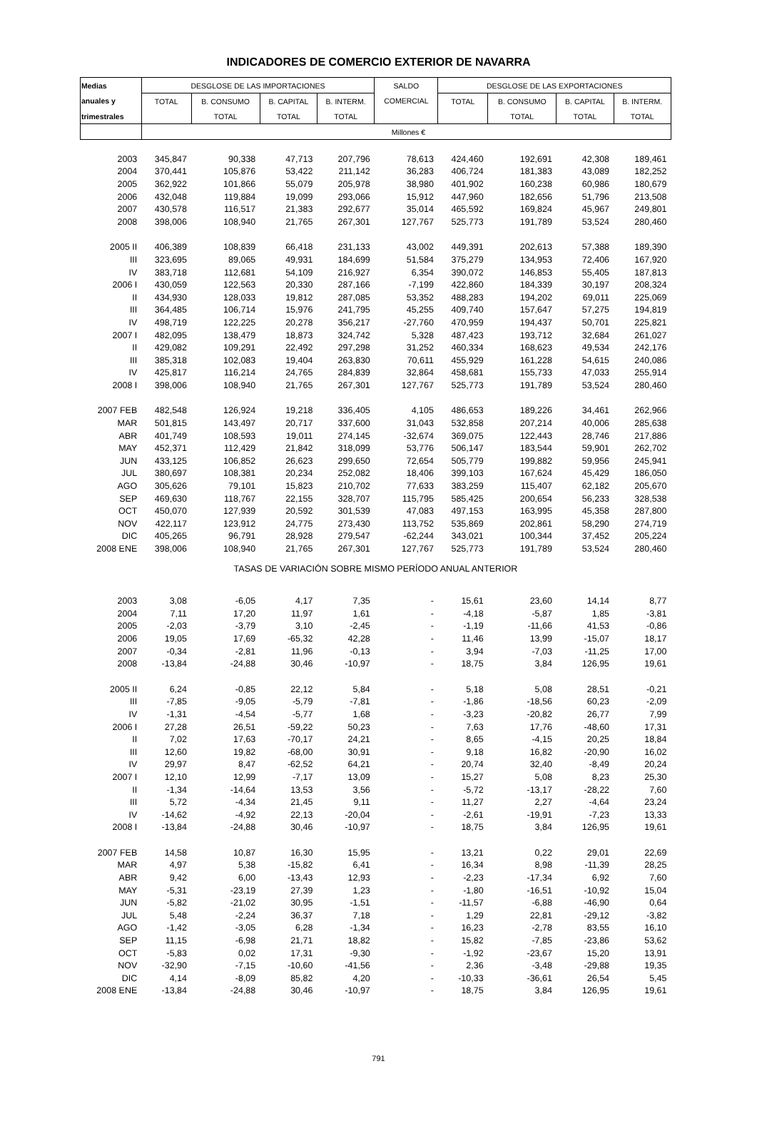INDICADORES DE COMERCIO EXTERIOR DE NAVARRA
| Medias | DESGLOSE DE LAS IMPORTACIONES | | | | SALDO | DESGLOSE DE LAS EXPORTACIONES | | | |
| --- | --- | --- | --- | --- | --- | --- | --- | --- | --- |
| anuales y | TOTAL | B. CONSUMO | B. CAPITAL | B. INTERM. | COMERCIAL | TOTAL | B. CONSUMO | B. CAPITAL | B. INTERM. |
| trimestrales | | TOTAL | TOTAL | TOTAL | | | TOTAL | TOTAL | TOTAL |
| | Millones € | | | | | | | | |
| 2003 | 345,847 | 90,338 | 47,713 | 207,796 | 78,613 | 424,460 | 192,691 | 42,308 | 189,461 |
| 2004 | 370,441 | 105,876 | 53,422 | 211,142 | 36,283 | 406,724 | 181,383 | 43,089 | 182,252 |
| 2005 | 362,922 | 101,866 | 55,079 | 205,978 | 38,980 | 401,902 | 160,238 | 60,986 | 180,679 |
| 2006 | 432,048 | 119,884 | 19,099 | 293,066 | 15,912 | 447,960 | 182,656 | 51,796 | 213,508 |
| 2007 | 430,578 | 116,517 | 21,383 | 292,677 | 35,014 | 465,592 | 169,824 | 45,967 | 249,801 |
| 2008 | 398,006 | 108,940 | 21,765 | 267,301 | 127,767 | 525,773 | 191,789 | 53,524 | 280,460 |
| 2005 II | 406,389 | 108,839 | 66,418 | 231,133 | 43,002 | 449,391 | 202,613 | 57,388 | 189,390 |
| III | 323,695 | 89,065 | 49,931 | 184,699 | 51,584 | 375,279 | 134,953 | 72,406 | 167,920 |
| IV | 383,718 | 112,681 | 54,109 | 216,927 | 6,354 | 390,072 | 146,853 | 55,405 | 187,813 |
| 2006 I | 430,059 | 122,563 | 20,330 | 287,166 | -7,199 | 422,860 | 184,339 | 30,197 | 208,324 |
| II | 434,930 | 128,033 | 19,812 | 287,085 | 53,352 | 488,283 | 194,202 | 69,011 | 225,069 |
| III | 364,485 | 106,714 | 15,976 | 241,795 | 45,255 | 409,740 | 157,647 | 57,275 | 194,819 |
| IV | 498,719 | 122,225 | 20,278 | 356,217 | -27,760 | 470,959 | 194,437 | 50,701 | 225,821 |
| 2007 I | 482,095 | 138,479 | 18,873 | 324,742 | 5,328 | 487,423 | 193,712 | 32,684 | 261,027 |
| II | 429,082 | 109,291 | 22,492 | 297,298 | 31,252 | 460,334 | 168,623 | 49,534 | 242,176 |
| III | 385,318 | 102,083 | 19,404 | 263,830 | 70,611 | 455,929 | 161,228 | 54,615 | 240,086 |
| IV | 425,817 | 116,214 | 24,765 | 284,839 | 32,864 | 458,681 | 155,733 | 47,033 | 255,914 |
| 2008 I | 398,006 | 108,940 | 21,765 | 267,301 | 127,767 | 525,773 | 191,789 | 53,524 | 280,460 |
| 2007 FEB | 482,548 | 126,924 | 19,218 | 336,405 | 4,105 | 486,653 | 189,226 | 34,461 | 262,966 |
| MAR | 501,815 | 143,497 | 20,717 | 337,600 | 31,043 | 532,858 | 207,214 | 40,006 | 285,638 |
| ABR | 401,749 | 108,593 | 19,011 | 274,145 | -32,674 | 369,075 | 122,443 | 28,746 | 217,886 |
| MAY | 452,371 | 112,429 | 21,842 | 318,099 | 53,776 | 506,147 | 183,544 | 59,901 | 262,702 |
| JUN | 433,125 | 106,852 | 26,623 | 299,650 | 72,654 | 505,779 | 199,882 | 59,956 | 245,941 |
| JUL | 380,697 | 108,381 | 20,234 | 252,082 | 18,406 | 399,103 | 167,624 | 45,429 | 186,050 |
| AGO | 305,626 | 79,101 | 15,823 | 210,702 | 77,633 | 383,259 | 115,407 | 62,182 | 205,670 |
| SEP | 469,630 | 118,767 | 22,155 | 328,707 | 115,795 | 585,425 | 200,654 | 56,233 | 328,538 |
| OCT | 450,070 | 127,939 | 20,592 | 301,539 | 47,083 | 497,153 | 163,995 | 45,358 | 287,800 |
| NOV | 422,117 | 123,912 | 24,775 | 273,430 | 113,752 | 535,869 | 202,861 | 58,290 | 274,719 |
| DIC | 405,265 | 96,791 | 28,928 | 279,547 | -62,244 | 343,021 | 100,344 | 37,452 | 205,224 |
| 2008 ENE | 398,006 | 108,940 | 21,765 | 267,301 | 127,767 | 525,773 | 191,789 | 53,524 | 280,460 |
| TASAS DE VARIACIÓN SOBRE MISMO PERÍODO ANUAL ANTERIOR | | | | | | | | | |
| 2003 | 3,08 | -6,05 | 4,17 | 7,35 | - | 15,61 | 23,60 | 14,14 | 8,77 |
| 2004 | 7,11 | 17,20 | 11,97 | 1,61 | - | -4,18 | -5,87 | 1,85 | -3,81 |
| 2005 | -2,03 | -3,79 | 3,10 | -2,45 | - | -1,19 | -11,66 | 41,53 | -0,86 |
| 2006 | 19,05 | 17,69 | -65,32 | 42,28 | - | 11,46 | 13,99 | -15,07 | 18,17 |
| 2007 | -0,34 | -2,81 | 11,96 | -0,13 | - | 3,94 | -7,03 | -11,25 | 17,00 |
| 2008 | -13,84 | -24,88 | 30,46 | -10,97 | - | 18,75 | 3,84 | 126,95 | 19,61 |
| 2005 II | 6,24 | -0,85 | 22,12 | 5,84 | - | 5,18 | 5,08 | 28,51 | -0,21 |
| III | -7,85 | -9,05 | -5,79 | -7,81 | - | -1,86 | -18,56 | 60,23 | -2,09 |
| IV | -1,31 | -4,54 | -5,77 | 1,68 | - | -3,23 | -20,82 | 26,77 | 7,99 |
| 2006 I | 27,28 | 26,51 | -59,22 | 50,23 | - | 7,63 | 17,76 | -48,60 | 17,31 |
| II | 7,02 | 17,63 | -70,17 | 24,21 | - | 8,65 | -4,15 | 20,25 | 18,84 |
| III | 12,60 | 19,82 | -68,00 | 30,91 | - | 9,18 | 16,82 | -20,90 | 16,02 |
| IV | 29,97 | 8,47 | -62,52 | 64,21 | - | 20,74 | 32,40 | -8,49 | 20,24 |
| 2007 I | 12,10 | 12,99 | -7,17 | 13,09 | - | 15,27 | 5,08 | 8,23 | 25,30 |
| II | -1,34 | -14,64 | 13,53 | 3,56 | - | -5,72 | -13,17 | -28,22 | 7,60 |
| III | 5,72 | -4,34 | 21,45 | 9,11 | - | 11,27 | 2,27 | -4,64 | 23,24 |
| IV | -14,62 | -4,92 | 22,13 | -20,04 | - | -2,61 | -19,91 | -7,23 | 13,33 |
| 2008 I | -13,84 | -24,88 | 30,46 | -10,97 | - | 18,75 | 3,84 | 126,95 | 19,61 |
| 2007 FEB | 14,58 | 10,87 | 16,30 | 15,95 | - | 13,21 | 0,22 | 29,01 | 22,69 |
| MAR | 4,97 | 5,38 | -15,82 | 6,41 | - | 16,34 | 8,98 | -11,39 | 28,25 |
| ABR | 9,42 | 6,00 | -13,43 | 12,93 | - | -2,23 | -17,34 | 6,92 | 7,60 |
| MAY | -5,31 | -23,19 | 27,39 | 1,23 | - | -1,80 | -16,51 | -10,92 | 15,04 |
| JUN | -5,82 | -21,02 | 30,95 | -1,51 | - | -11,57 | -6,88 | -46,90 | 0,64 |
| JUL | 5,48 | -2,24 | 36,37 | 7,18 | - | 1,29 | 22,81 | -29,12 | -3,82 |
| AGO | -1,42 | -3,05 | 6,28 | -1,34 | - | 16,23 | -2,78 | 83,55 | 16,10 |
| SEP | 11,15 | -6,98 | 21,71 | 18,82 | - | 15,82 | -7,85 | -23,86 | 53,62 |
| OCT | -5,83 | 0,02 | 17,31 | -9,30 | - | -1,92 | -23,67 | 15,20 | 13,91 |
| NOV | -32,90 | -7,15 | -10,60 | -41,56 | - | 2,36 | -3,48 | -29,88 | 19,35 |
| DIC | 4,14 | -8,09 | 85,82 | 4,20 | - | -10,33 | -36,61 | 26,54 | 5,45 |
| 2008 ENE | -13,84 | -24,88 | 30,46 | -10,97 | - | 18,75 | 3,84 | 126,95 | 19,61 |
791